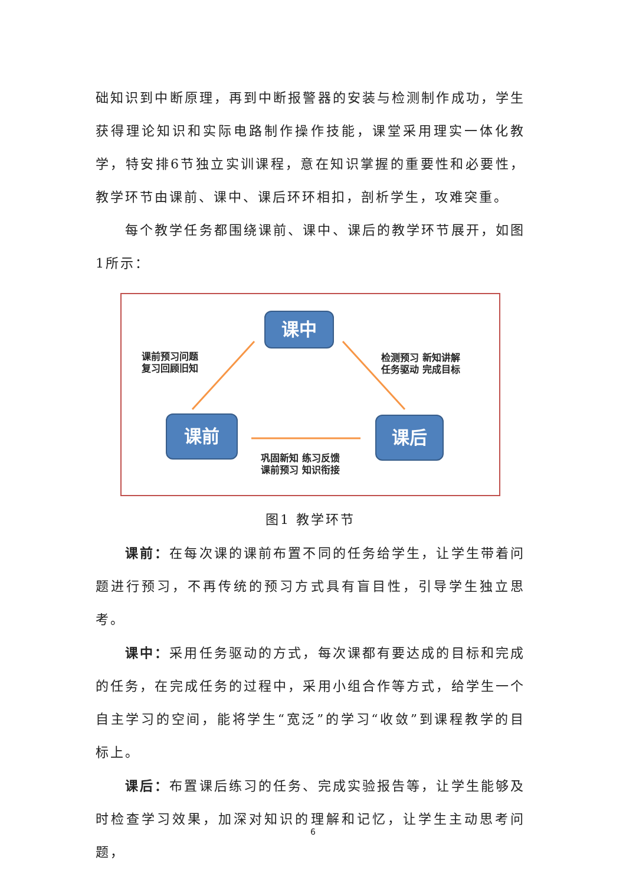础知识到中断原理，再到中断报警器的安装与检测制作成功，学生获得理论知识和实际电路制作操作技能，课堂采用理实一体化教学，特安排6节独立实训课程，意在知识掌握的重要性和必要性，教学环节由课前、课中、课后环环相扣，剖析学生，攻难突重。
每个教学任务都围绕课前、课中、课后的教学环节展开，如图1所示：
课中
课前 课后
课前预习问题
复习回顾旧知
检测预习 新知讲解
任务驱动 完成目标
巩固新知 练习反馈
课前预习 知识衔接
图1 教学环节
课前：在每次课的课前布置不同的任务给学生，让学生带着问题进行预习，不再传统的预习方式具有盲目性，引导学生独立思考。
课中：采用任务驱动的方式，每次课都有要达成的目标和完成的任务，在完成任务的过程中，采用小组合作等方式，给学生一个自主学习的空间，能将学生“宽泛”的学习“收敛”到课程教学的目标上。
课后：布置课后练习的任务、完成实验报告等，让学生能够及时检查学习效果，加深对知识的理解和记忆，让学生主动思考问题，
6